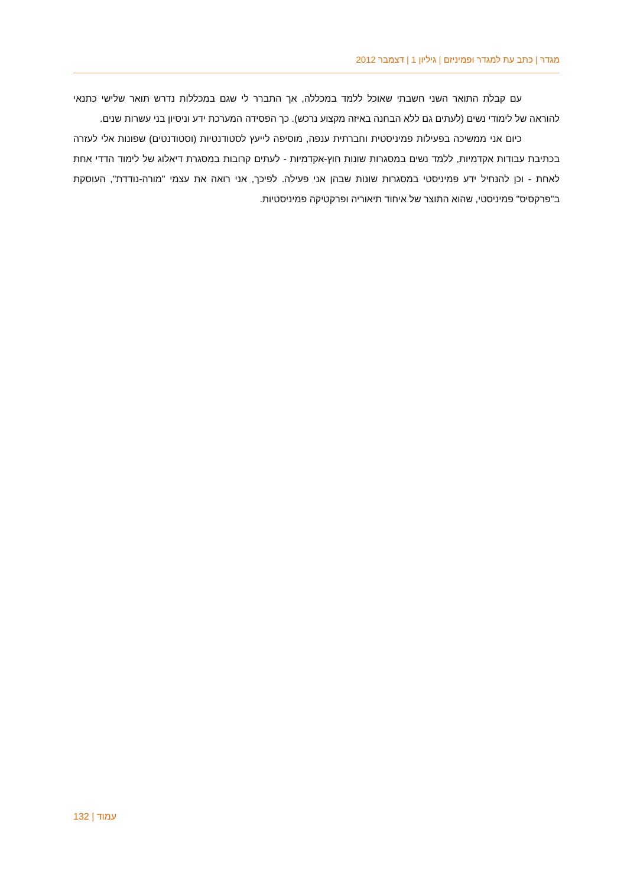מגדר | כתב עת למגדר ופמיניזם | גיליון 1 | דצמבר 2012
עם קבלת התואר השני חשבתי שאוכל ללמד במכללה, אך התברר לי שגם במכללות נדרש תואר שלישי כתנאי להוראה של לימודי נשים (לעתים גם ללא הבחנה באיזה מקצוע נרכש). כך הפסידה המערכת ידע וניסיון בני עשרות שנים.
כיום אני ממשיכה בפעילות פמיניסטית וחברתית ענפה, מוסיפה לייעץ לסטודנטיות (וסטודנטים) שפונות אלי לעזרה בכתיבת עבודות אקדמיות, ללמד נשים במסגרות שונות חוץ-אקדמיות - לעתים קרובות במסגרת דיאלוג של לימוד הדדי אחת לאחת - וכן להנחיל ידע פמיניסטי במסגרות שונות שבהן אני פעילה. לפיכך, אני רואה את עצמי "מורה-נודדת", העוסקת ב"פרקסיס" פמיניסטי, שהוא התוצר של איחוד תיאוריה ופרקטיקה פמיניסטיות.
132 | עמוד